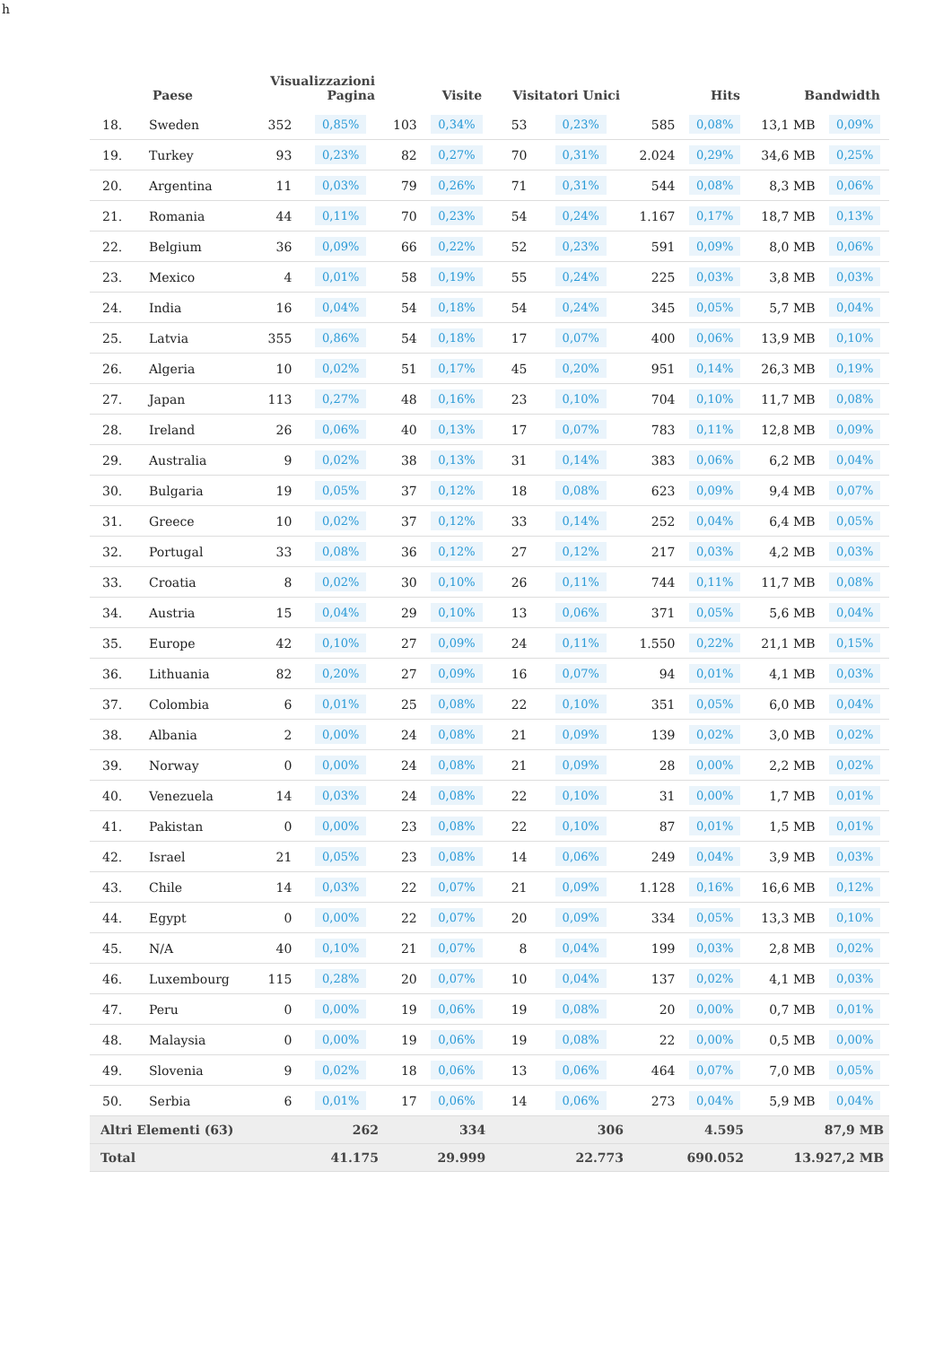h
| | Paese | Visualizzazioni Pagina | | Visite | | Visitatori Unici | | Hits | | Bandwidth | |
| --- | --- | --- | --- | --- | --- | --- | --- | --- | --- | --- | --- |
| 18. | Sweden | 352 | 0,85% | 103 | 0,34% | 53 | 0,23% | 585 | 0,08% | 13,1 MB | 0,09% |
| 19. | Turkey | 93 | 0,23% | 82 | 0,27% | 70 | 0,31% | 2.024 | 0,29% | 34,6 MB | 0,25% |
| 20. | Argentina | 11 | 0,03% | 79 | 0,26% | 71 | 0,31% | 544 | 0,08% | 8,3 MB | 0,06% |
| 21. | Romania | 44 | 0,11% | 70 | 0,23% | 54 | 0,24% | 1.167 | 0,17% | 18,7 MB | 0,13% |
| 22. | Belgium | 36 | 0,09% | 66 | 0,22% | 52 | 0,23% | 591 | 0,09% | 8,0 MB | 0,06% |
| 23. | Mexico | 4 | 0,01% | 58 | 0,19% | 55 | 0,24% | 225 | 0,03% | 3,8 MB | 0,03% |
| 24. | India | 16 | 0,04% | 54 | 0,18% | 54 | 0,24% | 345 | 0,05% | 5,7 MB | 0,04% |
| 25. | Latvia | 355 | 0,86% | 54 | 0,18% | 17 | 0,07% | 400 | 0,06% | 13,9 MB | 0,10% |
| 26. | Algeria | 10 | 0,02% | 51 | 0,17% | 45 | 0,20% | 951 | 0,14% | 26,3 MB | 0,19% |
| 27. | Japan | 113 | 0,27% | 48 | 0,16% | 23 | 0,10% | 704 | 0,10% | 11,7 MB | 0,08% |
| 28. | Ireland | 26 | 0,06% | 40 | 0,13% | 17 | 0,07% | 783 | 0,11% | 12,8 MB | 0,09% |
| 29. | Australia | 9 | 0,02% | 38 | 0,13% | 31 | 0,14% | 383 | 0,06% | 6,2 MB | 0,04% |
| 30. | Bulgaria | 19 | 0,05% | 37 | 0,12% | 18 | 0,08% | 623 | 0,09% | 9,4 MB | 0,07% |
| 31. | Greece | 10 | 0,02% | 37 | 0,12% | 33 | 0,14% | 252 | 0,04% | 6,4 MB | 0,05% |
| 32. | Portugal | 33 | 0,08% | 36 | 0,12% | 27 | 0,12% | 217 | 0,03% | 4,2 MB | 0,03% |
| 33. | Croatia | 8 | 0,02% | 30 | 0,10% | 26 | 0,11% | 744 | 0,11% | 11,7 MB | 0,08% |
| 34. | Austria | 15 | 0,04% | 29 | 0,10% | 13 | 0,06% | 371 | 0,05% | 5,6 MB | 0,04% |
| 35. | Europe | 42 | 0,10% | 27 | 0,09% | 24 | 0,11% | 1.550 | 0,22% | 21,1 MB | 0,15% |
| 36. | Lithuania | 82 | 0,20% | 27 | 0,09% | 16 | 0,07% | 94 | 0,01% | 4,1 MB | 0,03% |
| 37. | Colombia | 6 | 0,01% | 25 | 0,08% | 22 | 0,10% | 351 | 0,05% | 6,0 MB | 0,04% |
| 38. | Albania | 2 | 0,00% | 24 | 0,08% | 21 | 0,09% | 139 | 0,02% | 3,0 MB | 0,02% |
| 39. | Norway | 0 | 0,00% | 24 | 0,08% | 21 | 0,09% | 28 | 0,00% | 2,2 MB | 0,02% |
| 40. | Venezuela | 14 | 0,03% | 24 | 0,08% | 22 | 0,10% | 31 | 0,00% | 1,7 MB | 0,01% |
| 41. | Pakistan | 0 | 0,00% | 23 | 0,08% | 22 | 0,10% | 87 | 0,01% | 1,5 MB | 0,01% |
| 42. | Israel | 21 | 0,05% | 23 | 0,08% | 14 | 0,06% | 249 | 0,04% | 3,9 MB | 0,03% |
| 43. | Chile | 14 | 0,03% | 22 | 0,07% | 21 | 0,09% | 1.128 | 0,16% | 16,6 MB | 0,12% |
| 44. | Egypt | 0 | 0,00% | 22 | 0,07% | 20 | 0,09% | 334 | 0,05% | 13,3 MB | 0,10% |
| 45. | N/A | 40 | 0,10% | 21 | 0,07% | 8 | 0,04% | 199 | 0,03% | 2,8 MB | 0,02% |
| 46. | Luxembourg | 115 | 0,28% | 20 | 0,07% | 10 | 0,04% | 137 | 0,02% | 4,1 MB | 0,03% |
| 47. | Peru | 0 | 0,00% | 19 | 0,06% | 19 | 0,08% | 20 | 0,00% | 0,7 MB | 0,01% |
| 48. | Malaysia | 0 | 0,00% | 19 | 0,06% | 19 | 0,08% | 22 | 0,00% | 0,5 MB | 0,00% |
| 49. | Slovenia | 9 | 0,02% | 18 | 0,06% | 13 | 0,06% | 464 | 0,07% | 7,0 MB | 0,05% |
| 50. | Serbia | 6 | 0,01% | 17 | 0,06% | 14 | 0,06% | 273 | 0,04% | 5,9 MB | 0,04% |
| Altri Elementi (63) | | 262 | | 334 | | 306 | | 4.595 | | 87,9 MB | |
| Total | | 41.175 | | 29.999 | | 22.773 | | 690.052 | | 13.927,2 MB | |